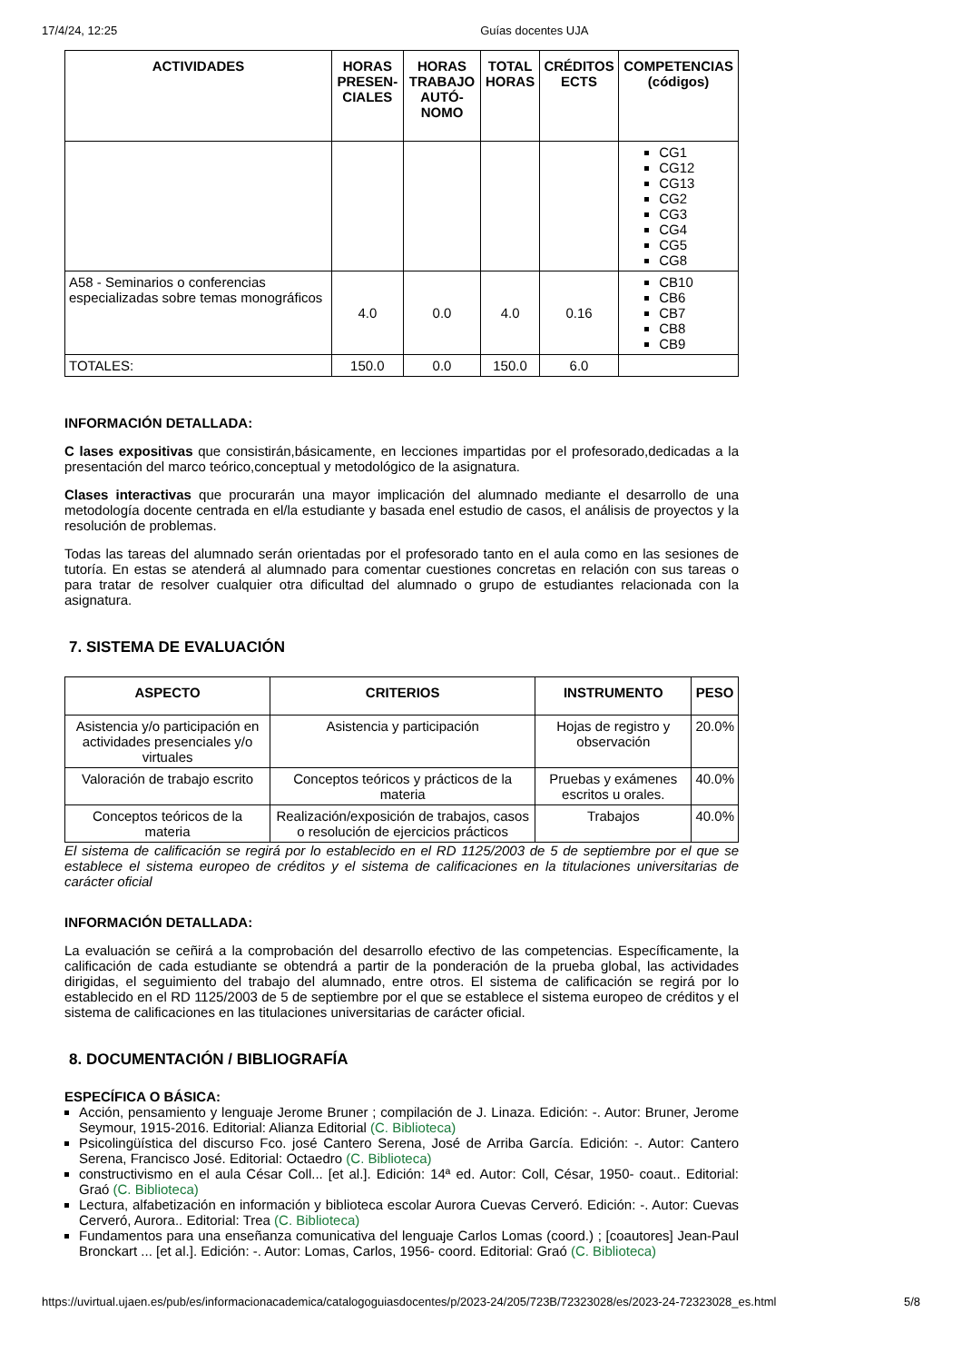17/4/24, 12:25 Guías docentes UJA
| ACTIVIDADES | HORAS PRESEN-CIALES | HORAS TRABAJO AUTÓ-NOMO | TOTAL HORAS | CRÉDITOS ECTS | COMPETENCIAS (códigos) |
| --- | --- | --- | --- | --- | --- |
| | | | | | CG1 CG12 CG13 CG2 CG3 CG4 CG5 CG8 |
| A58 - Seminarios o conferencias especializadas sobre temas monográficos | 4.0 | 0.0 | 4.0 | 0.16 | CB10 CB6 CB7 CB8 CB9 |
| TOTALES: | 150.0 | 0.0 | 150.0 | 6.0 | |
INFORMACIÓN DETALLADA:
C lases expositivas que consistirán,básicamente, en lecciones impartidas por el profesorado,dedicadas a la presentación del marco teórico,conceptual y metodológico de la asignatura.
Clases interactivas que procurarán una mayor implicación del alumnado mediante el desarrollo de una metodología docente centrada en el/la estudiante y basada enel estudio de casos, el análisis de proyectos y la resolución de problemas.
Todas las tareas del alumnado serán orientadas por el profesorado tanto en el aula como en las sesiones de tutoría. En estas se atenderá al alumnado para comentar cuestiones concretas en relación con sus tareas o para tratar de resolver cualquier otra dificultad del alumnado o grupo de estudiantes relacionada con la asignatura.
7. SISTEMA DE EVALUACIÓN
| ASPECTO | CRITERIOS | INSTRUMENTO | PESO |
| --- | --- | --- | --- |
| Asistencia y/o participación en actividades presenciales y/o virtuales | Asistencia y participación | Hojas de registro y observación | 20.0% |
| Valoración de trabajo escrito | Conceptos teóricos y prácticos de la materia | Pruebas y exámenes escritos u orales. | 40.0% |
| Conceptos teóricos de la materia | Realización/exposición de trabajos, casos o resolución de ejercicios prácticos | Trabajos | 40.0% |
El sistema de calificación se regirá por lo establecido en el RD 1125/2003 de 5 de septiembre por el que se establece el sistema europeo de créditos y el sistema de calificaciones en la titulaciones universitarias de carácter oficial
INFORMACIÓN DETALLADA:
La evaluación se ceñirá a la comprobación del desarrollo efectivo de las competencias. Específicamente, la calificación de cada estudiante se obtendrá a partir de la ponderación de la prueba global, las actividades dirigidas, el seguimiento del trabajo del alumnado, entre otros. El sistema de calificación se regirá por lo establecido en el RD 1125/2003 de 5 de septiembre por el que se establece el sistema europeo de créditos y el sistema de calificaciones en las titulaciones universitarias de carácter oficial.
8. DOCUMENTACIÓN / BIBLIOGRAFÍA
ESPECÍFICA O BÁSICA:
Acción, pensamiento y lenguaje Jerome Bruner ; compilación de J. Linaza. Edición: -. Autor: Bruner, Jerome Seymour, 1915-2016. Editorial: Alianza Editorial (C. Biblioteca)
Psicolingüística del discurso Fco. josé Cantero Serena, José de Arriba García. Edición: -. Autor: Cantero Serena, Francisco José. Editorial: Octaedro (C. Biblioteca)
constructivismo en el aula César Coll... [et al.]. Edición: 14ª ed. Autor: Coll, César, 1950- coaut.. Editorial: Graó (C. Biblioteca)
Lectura, alfabetización en información y biblioteca escolar Aurora Cuevas Cerveró. Edición: -. Autor: Cuevas Cerveró, Aurora.. Editorial: Trea (C. Biblioteca)
Fundamentos para una enseñanza comunicativa del lenguaje Carlos Lomas (coord.) ; [coautores] Jean-Paul Bronckart ... [et al.]. Edición: -. Autor: Lomas, Carlos, 1956- coord. Editorial: Graó (C. Biblioteca)
https://uvirtual.ujaen.es/pub/es/informacionacademica/catalogoguiasdocentes/p/2023-24/205/723B/72323028/es/2023-24-72323028_es.html 5/8